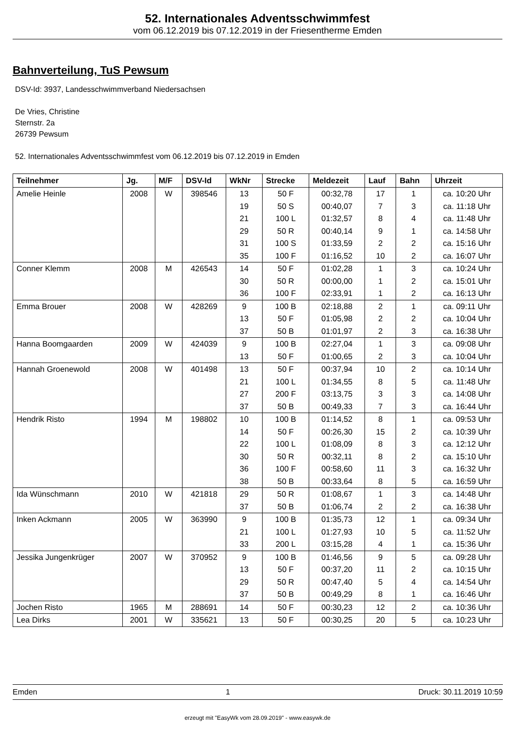52. Internationales Adventsschwimmfest
vom 06.12.2019 bis 07.12.2019 in der Friesentherme Emden
Bahnverteilung, TuS Pewsum
DSV-Id: 3937, Landesschwimmverband Niedersachsen
De Vries, Christine
Sternstr. 2a
26739 Pewsum
52. Internationales Adventsschwimmfest vom 06.12.2019 bis 07.12.2019 in Emden
| Teilnehmer | Jg. | M/F | DSV-Id | WkNr | Strecke | Meldezeit | Lauf | Bahn | Uhrzeit |
| --- | --- | --- | --- | --- | --- | --- | --- | --- | --- |
| Amelie Heinle | 2008 | W | 398546 | 13 | 50 F | 00:32,78 | 17 | 1 | ca. 10:20 Uhr |
| | | | | 19 | 50 S | 00:40,07 | 7 | 3 | ca. 11:18 Uhr |
| | | | | 21 | 100 L | 01:32,57 | 8 | 4 | ca. 11:48 Uhr |
| | | | | 29 | 50 R | 00:40,14 | 9 | 1 | ca. 14:58 Uhr |
| | | | | 31 | 100 S | 01:33,59 | 2 | 2 | ca. 15:16 Uhr |
| | | | | 35 | 100 F | 01:16,52 | 10 | 2 | ca. 16:07 Uhr |
| Conner Klemm | 2008 | M | 426543 | 14 | 50 F | 01:02,28 | 1 | 3 | ca. 10:24 Uhr |
| | | | | 30 | 50 R | 00:00,00 | 1 | 2 | ca. 15:01 Uhr |
| | | | | 36 | 100 F | 02:33,91 | 1 | 2 | ca. 16:13 Uhr |
| Emma Brouer | 2008 | W | 428269 | 9 | 100 B | 02:18,88 | 2 | 1 | ca. 09:11 Uhr |
| | | | | 13 | 50 F | 01:05,98 | 2 | 2 | ca. 10:04 Uhr |
| | | | | 37 | 50 B | 01:01,97 | 2 | 3 | ca. 16:38 Uhr |
| Hanna Boomgaarden | 2009 | W | 424039 | 9 | 100 B | 02:27,04 | 1 | 3 | ca. 09:08 Uhr |
| | | | | 13 | 50 F | 01:00,65 | 2 | 3 | ca. 10:04 Uhr |
| Hannah Groenewold | 2008 | W | 401498 | 13 | 50 F | 00:37,94 | 10 | 2 | ca. 10:14 Uhr |
| | | | | 21 | 100 L | 01:34,55 | 8 | 5 | ca. 11:48 Uhr |
| | | | | 27 | 200 F | 03:13,75 | 3 | 3 | ca. 14:08 Uhr |
| | | | | 37 | 50 B | 00:49,33 | 7 | 3 | ca. 16:44 Uhr |
| Hendrik Risto | 1994 | M | 198802 | 10 | 100 B | 01:14,52 | 8 | 1 | ca. 09:53 Uhr |
| | | | | 14 | 50 F | 00:26,30 | 15 | 2 | ca. 10:39 Uhr |
| | | | | 22 | 100 L | 01:08,09 | 8 | 3 | ca. 12:12 Uhr |
| | | | | 30 | 50 R | 00:32,11 | 8 | 2 | ca. 15:10 Uhr |
| | | | | 36 | 100 F | 00:58,60 | 11 | 3 | ca. 16:32 Uhr |
| | | | | 38 | 50 B | 00:33,64 | 8 | 5 | ca. 16:59 Uhr |
| Ida Wünschmann | 2010 | W | 421818 | 29 | 50 R | 01:08,67 | 1 | 3 | ca. 14:48 Uhr |
| | | | | 37 | 50 B | 01:06,74 | 2 | 2 | ca. 16:38 Uhr |
| Inken Ackmann | 2005 | W | 363990 | 9 | 100 B | 01:35,73 | 12 | 1 | ca. 09:34 Uhr |
| | | | | 21 | 100 L | 01:27,93 | 10 | 5 | ca. 11:52 Uhr |
| | | | | 33 | 200 L | 03:15,28 | 4 | 1 | ca. 15:36 Uhr |
| Jessika Jungenkrüger | 2007 | W | 370952 | 9 | 100 B | 01:46,56 | 9 | 5 | ca. 09:28 Uhr |
| | | | | 13 | 50 F | 00:37,20 | 11 | 2 | ca. 10:15 Uhr |
| | | | | 29 | 50 R | 00:47,40 | 5 | 4 | ca. 14:54 Uhr |
| | | | | 37 | 50 B | 00:49,29 | 8 | 1 | ca. 16:46 Uhr |
| Jochen Risto | 1965 | M | 288691 | 14 | 50 F | 00:30,23 | 12 | 2 | ca. 10:36 Uhr |
| Lea Dirks | 2001 | W | 335621 | 13 | 50 F | 00:30,25 | 20 | 5 | ca. 10:23 Uhr |
Emden 1 Druck: 30.11.2019 10:59
erzeugt mit "EasyWk vom 28.09.2019" - www.easywk.de